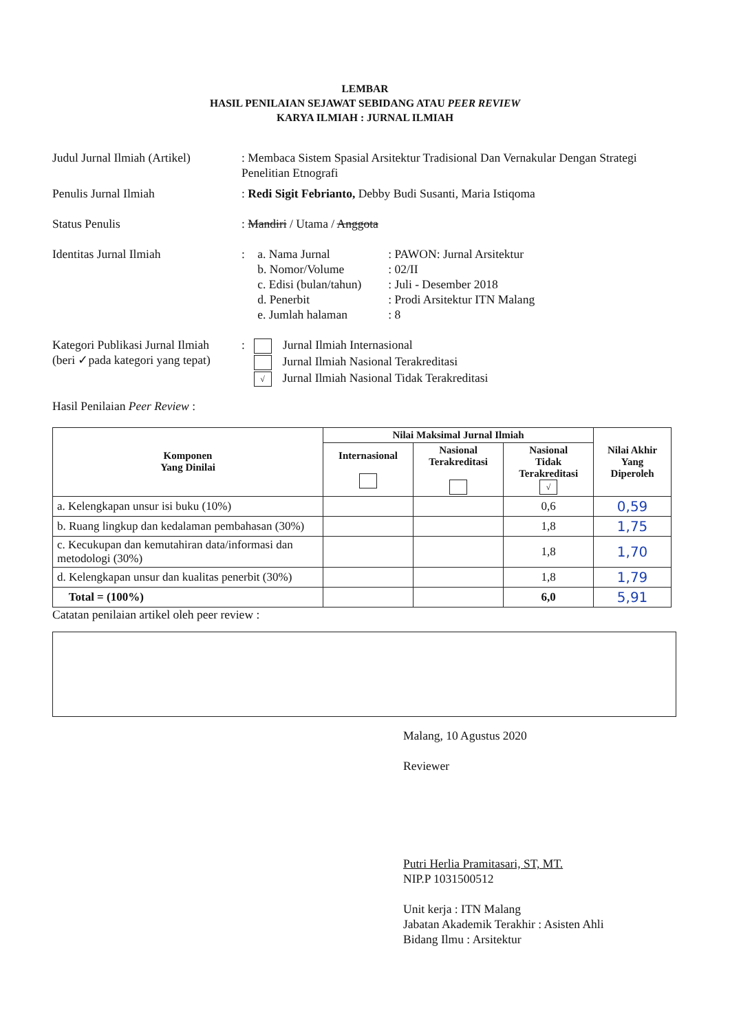LEMBAR
HASIL PENILAIAN SEJAWAT SEBIDANG ATAU PEER REVIEW
KARYA ILMIAH : JURNAL ILMIAH
Judul Jurnal Ilmiah (Artikel)
: Membaca Sistem Spasial Arsitektur Tradisional Dan Vernakular Dengan Strategi Penelitian Etnografi
Penulis Jurnal Ilmiah : Redi Sigit Febrianto, Debby Budi Susanti, Maria Istiqoma
Status Penulis : Mandiri / Utama / Anggota
Identitas Jurnal Ilmiah :
a. Nama Jurnal: PAWON: Jurnal Arsitektur b. Nomor/Volume: 02/II c. Edisi (bulan/tahun): Juli - Desember 2018 d. Penerbit: Prodi Arsitektur ITN Malang e. Jumlah halaman: 8
Kategori Publikasi Jurnal Ilmiah
(beri ✓pada kategori yang tepat)
: Jurnal Ilmiah Internasional
Jurnal Ilmiah Nasional Terakreditasi
√ Jurnal Ilmiah Nasional Tidak Terakreditasi
Hasil Penilaian Peer Review :
| Komponen Yang Dinilai | Nilai Maksimal Jurnal Ilmiah | | | Nilai Akhir Yang Diperoleh |
| --- | --- | --- | --- | --- |
| | Internasional | Nasional Terakreditasi | Nasional Tidak Terakreditasi √ | |
| a. Kelengkapan unsur isi buku (10%) | | | 0,6 | 0,59 |
| b. Ruang lingkup dan kedalaman pembahasan (30%) | | | 1,8 | 1,75 |
| c. Kecukupan dan kemutahiran data/informasi dan metodologi (30%) | | | 1,8 | 1,70 |
| d. Kelengkapan unsur dan kualitas penerbit (30%) | | | 1,8 | 1,79 |
| Total = (100%) | | | 6,0 | 5,91 |
Catatan penilaian artikel oleh peer review :
Malang, 10 Agustus 2020
Reviewer
Putri Herlia Pramitasari, ST, MT.
NIP.P 1031500512
Unit kerja : ITN Malang
Jabatan Akademik Terakhir : Asisten Ahli
Bidang Ilmu : Arsitektur